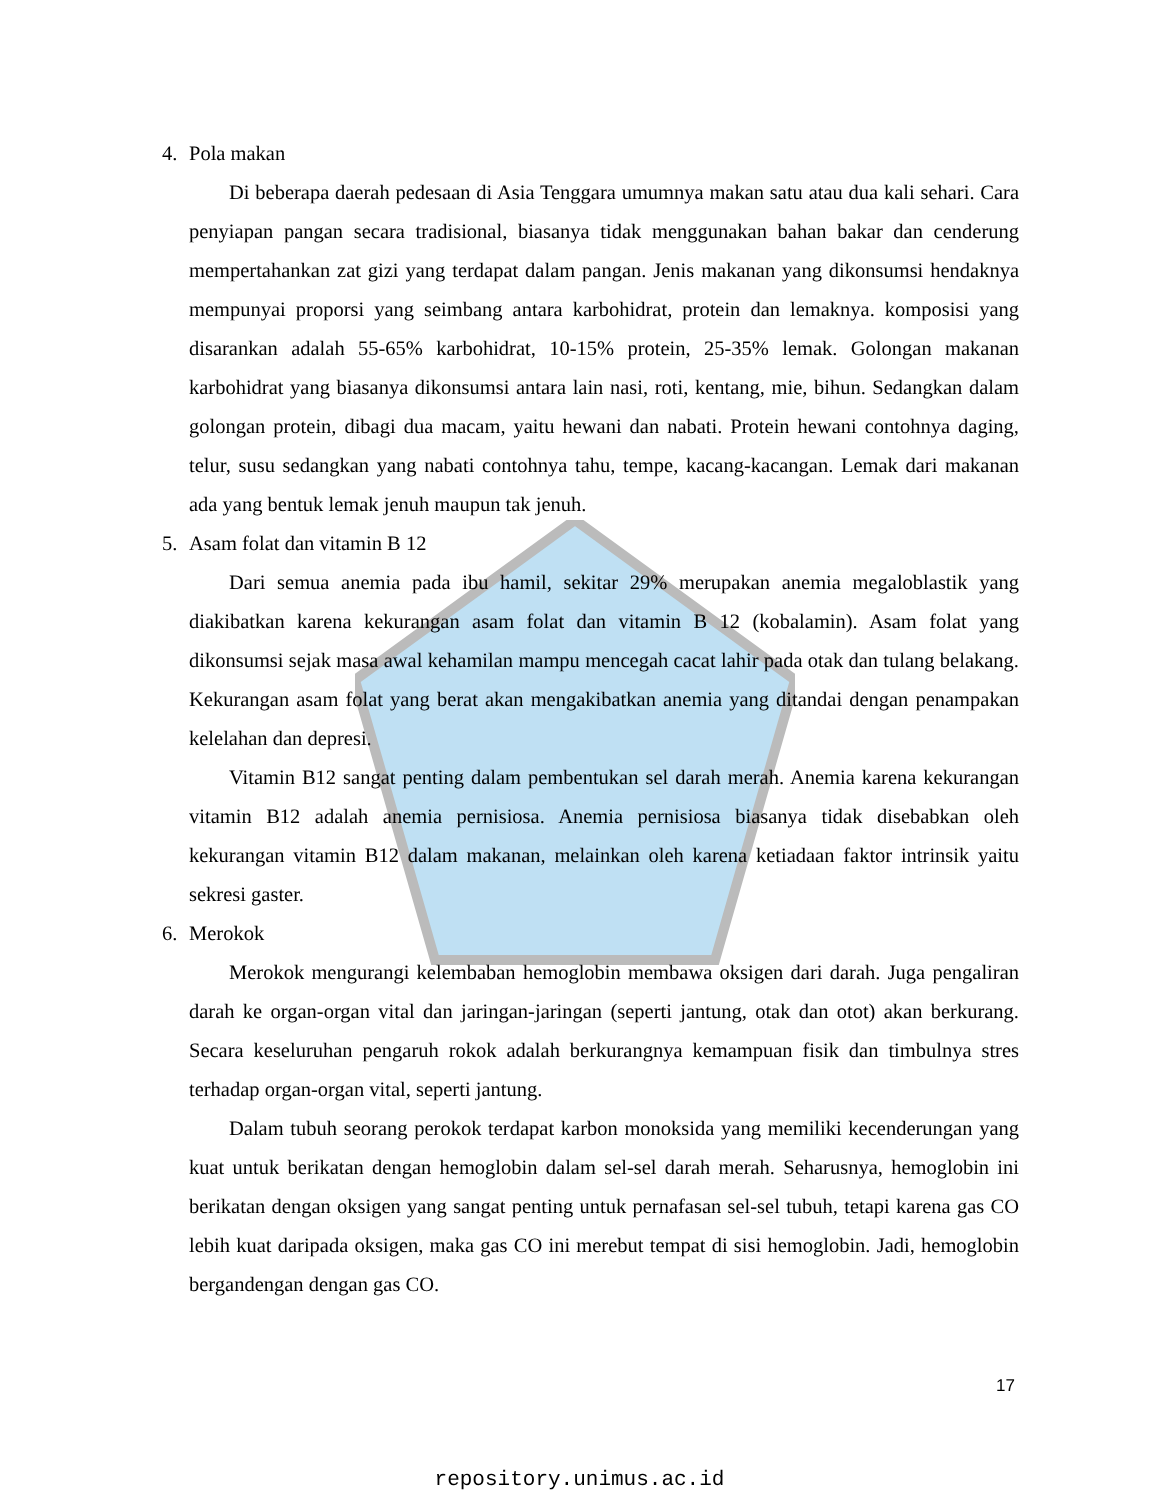4. Pola makan
Di beberapa daerah pedesaan di Asia Tenggara umumnya makan satu atau dua kali sehari. Cara penyiapan pangan secara tradisional, biasanya tidak menggunakan bahan bakar dan cenderung mempertahankan zat gizi yang terdapat dalam pangan. Jenis makanan yang dikonsumsi hendaknya mempunyai proporsi yang seimbang antara karbohidrat, protein dan lemaknya. komposisi yang disarankan adalah 55-65% karbohidrat, 10-15% protein, 25-35% lemak. Golongan makanan karbohidrat yang biasanya dikonsumsi antara lain nasi, roti, kentang, mie, bihun. Sedangkan dalam golongan protein, dibagi dua macam, yaitu hewani dan nabati. Protein hewani contohnya daging, telur, susu sedangkan yang nabati contohnya tahu, tempe, kacang-kacangan. Lemak dari makanan ada yang bentuk lemak jenuh maupun tak jenuh.
5. Asam folat dan vitamin B 12
Dari semua anemia pada ibu hamil, sekitar 29% merupakan anemia megaloblastik yang diakibatkan karena kekurangan asam folat dan vitamin B 12 (kobalamin). Asam folat yang dikonsumsi sejak masa awal kehamilan mampu mencegah cacat lahir pada otak dan tulang belakang. Kekurangan asam folat yang berat akan mengakibatkan anemia yang ditandai dengan penampakan kelelahan dan depresi.
Vitamin B12 sangat penting dalam pembentukan sel darah merah. Anemia karena kekurangan vitamin B12 adalah anemia pernisiosa. Anemia pernisiosa biasanya tidak disebabkan oleh kekurangan vitamin B12 dalam makanan, melainkan oleh karena ketiadaan faktor intrinsik yaitu sekresi gaster.
6. Merokok
Merokok mengurangi kelembaban hemoglobin membawa oksigen dari darah. Juga pengaliran darah ke organ-organ vital dan jaringan-jaringan (seperti jantung, otak dan otot) akan berkurang. Secara keseluruhan pengaruh rokok adalah berkurangnya kemampuan fisik dan timbulnya stres terhadap organ-organ vital, seperti jantung.
Dalam tubuh seorang perokok terdapat karbon monoksida yang memiliki kecenderungan yang kuat untuk berikatan dengan hemoglobin dalam sel-sel darah merah. Seharusnya, hemoglobin ini berikatan dengan oksigen yang sangat penting untuk pernafasan sel-sel tubuh, tetapi karena gas CO lebih kuat daripada oksigen, maka gas CO ini merebut tempat di sisi hemoglobin. Jadi, hemoglobin bergandengan dengan gas CO.
17
repository.unimus.ac.id